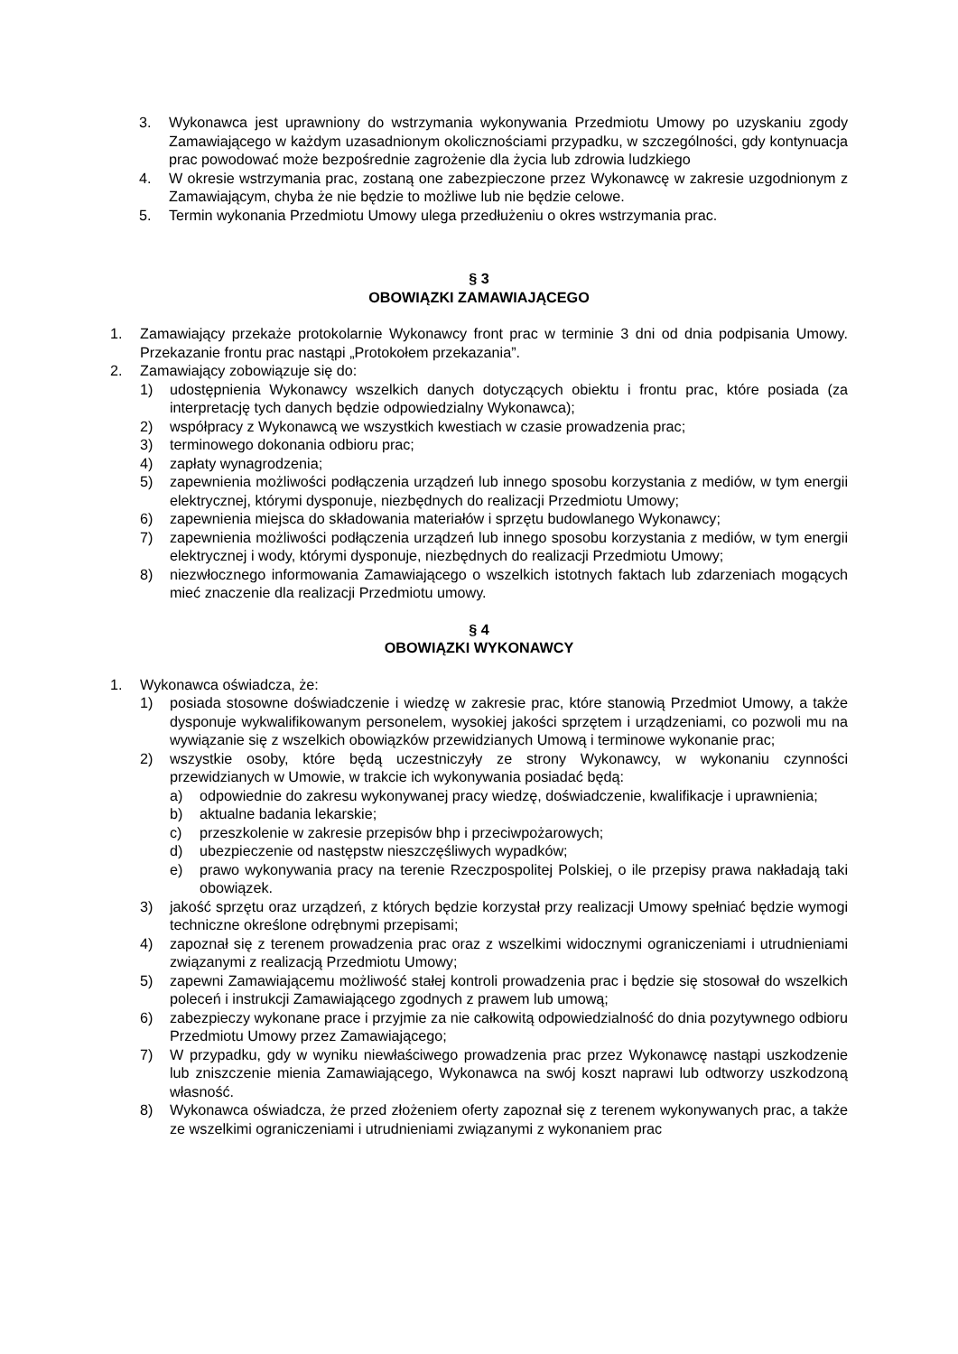3. Wykonawca jest uprawniony do wstrzymania wykonywania Przedmiotu Umowy po uzyskaniu zgody Zamawiającego w każdym uzasadnionym okolicznościami przypadku, w szczególności, gdy kontynuacja prac powodować może bezpośrednie zagrożenie dla życia lub zdrowia ludzkiego
4. W okresie wstrzymania prac, zostaną one zabezpieczone przez Wykonawcę w zakresie uzgodnionym z Zamawiającym, chyba że nie będzie to możliwe lub nie będzie celowe.
5. Termin wykonania Przedmiotu Umowy ulega przedłużeniu o okres wstrzymania prac.
§ 3
OBOWIĄZKI ZAMAWIAJĄCEGO
1. Zamawiający przekaże protokolarnie Wykonawcy front prac w terminie 3 dni od dnia podpisania Umowy. Przekazanie frontu prac nastąpi „Protokołem przekazania”.
2. Zamawiający zobowiązuje się do:
1) udostępnienia Wykonawcy wszelkich danych dotyczących obiektu i frontu prac, które posiada (za interpretację tych danych będzie odpowiedzialny Wykonawca);
2) współpracy z Wykonawcą we wszystkich kwestiach w czasie prowadzenia prac;
3) terminowego dokonania odbioru prac;
4) zapłaty wynagrodzenia;
5) zapewnienia możliwości podłączenia urządzeń lub innego sposobu korzystania z mediów, w tym energii elektrycznej, którymi dysponuje, niezbędnych do realizacji Przedmiotu Umowy;
6) zapewnienia miejsca do składowania materiałów i sprzętu budowlanego Wykonawcy;
7) zapewnienia możliwości podłączenia urządzeń lub innego sposobu korzystania z mediów, w tym energii elektrycznej i wody, którymi dysponuje, niezbędnych do realizacji Przedmiotu Umowy;
8) niezwłocznego informowania Zamawiającego o wszelkich istotnych faktach lub zdarzeniach mogących mieć znaczenie dla realizacji Przedmiotu umowy.
§ 4
OBOWIĄZKI WYKONAWCY
1. Wykonawca oświadcza, że:
1) posiada stosowne doświadczenie i wiedzę w zakresie prac, które stanowią Przedmiot Umowy, a także dysponuje wykwalifikowanym personelem, wysokiej jakości sprzętem i urządzeniami, co pozwoli mu na wywiązanie się z wszelkich obowiązków przewidzianych Umową i terminowe wykonanie prac;
2) wszystkie osoby, które będą uczestniczyły ze strony Wykonawcy, w wykonaniu czynności przewidzianych w Umowie, w trakcie ich wykonywania posiadać będą:
a) odpowiednie do zakresu wykonywanej pracy wiedzę, doświadczenie, kwalifikacje i uprawnienia;
b) aktualne badania lekarskie;
c) przeszkolenie w zakresie przepisów bhp i przeciwpożarowych;
d) ubezpieczenie od następstw nieszczęśliwych wypadków;
e) prawo wykonywania pracy na terenie Rzeczpospolitej Polskiej, o ile przepisy prawa nakładają taki obowiązek.
3) jakość sprzętu oraz urządzeń, z których będzie korzystał przy realizacji Umowy spełniać będzie wymogi techniczne określone odrębnymi przepisami;
4) zapoznał się z terenem prowadzenia prac oraz z wszelkimi widocznymi ograniczeniami i utrudnieniami związanymi z realizacją Przedmiotu Umowy;
5) zapewni Zamawiającemu możliwość stałej kontroli prowadzenia prac i będzie się stosował do wszelkich poleceń i instrukcji Zamawiającego zgodnych z prawem lub umową;
6) zabezpieczy wykonane prace i przyjmie za nie całkowitą odpowiedzialność do dnia pozytywnego odbioru Przedmiotu Umowy przez Zamawiającego;
7) W przypadku, gdy w wyniku niewłaściwego prowadzenia prac przez Wykonawcę nastąpi uszkodzenie lub zniszczenie mienia Zamawiającego, Wykonawca na swój koszt naprawi lub odtworzy uszkodzoną własność.
8) Wykonawca oświadcza, że przed złożeniem oferty zapoznał się z terenem wykonywanych prac, a także ze wszelkimi ograniczeniami i utrudnieniami związanymi z wykonaniem prac